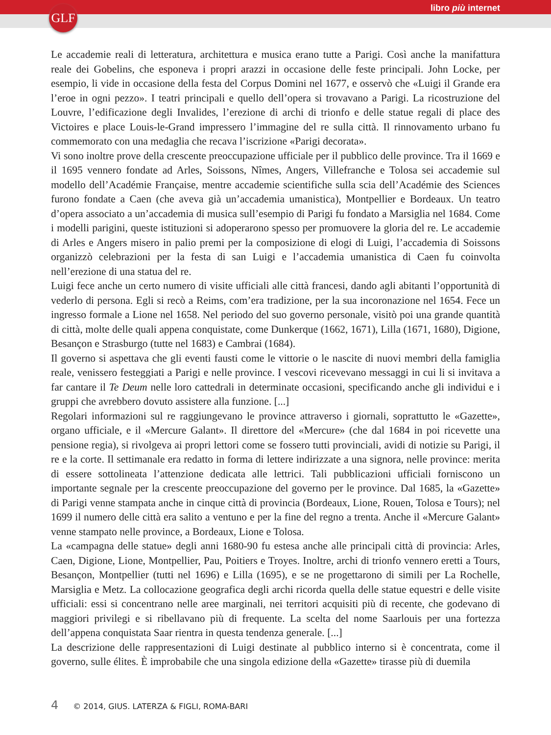GLF libro più internet
Le accademie reali di letteratura, architettura e musica erano tutte a Parigi. Così anche la manifattura reale dei Gobelins, che esponeva i propri arazzi in occasione delle feste principali. John Locke, per esempio, li vide in occasione della festa del Corpus Domini nel 1677, e osservò che «Luigi il Grande era l’eroe in ogni pezzo». I teatri principali e quello dell’opera si trovavano a Parigi. La ricostruzione del Louvre, l’edificazione degli Invalides, l’erezione di archi di trionfo e delle statue regali di place des Victoires e place Louis-le-Grand impressero l’immagine del re sulla città. Il rinnovamento urbano fu commemorato con una medaglia che recava l’iscrizione «Parigi decorata».
Vi sono inoltre prove della crescente preoccupazione ufficiale per il pubblico delle province. Tra il 1669 e il 1695 vennero fondate ad Arles, Soissons, Nîmes, Angers, Villefranche e Tolosa sei accademie sul modello dell’Académie Française, mentre accademie scientifiche sulla scia dell’Académie des Sciences furono fondate a Caen (che aveva già un’accademia umanistica), Montpellier e Bordeaux. Un teatro d’opera associato a un’accademia di musica sull’esempio di Parigi fu fondato a Marsiglia nel 1684. Come i modelli parigini, queste istituzioni si adoperarono spesso per promuovere la gloria del re. Le accademie di Arles e Angers misero in palio premi per la composizione di elogi di Luigi, l’accademia di Soissons organizzò celebrazioni per la festa di san Luigi e l’accademia umanistica di Caen fu coinvolta nell’erezione di una statua del re.
Luigi fece anche un certo numero di visite ufficiali alle città francesi, dando agli abitanti l’opportunità di vederlo di persona. Egli si recò a Reims, com’era tradizione, per la sua incoronazione nel 1654. Fece un ingresso formale a Lione nel 1658. Nel periodo del suo governo personale, visitò poi una grande quantità di città, molte delle quali appena conquistate, come Dunkerque (1662, 1671), Lilla (1671, 1680), Digione, Besançon e Strasburgo (tutte nel 1683) e Cambrai (1684).
Il governo si aspettava che gli eventi fausti come le vittorie o le nascite di nuovi membri della famiglia reale, venissero festeggiati a Parigi e nelle province. I vescovi ricevevano messaggi in cui li si invitava a far cantare il Te Deum nelle loro cattedrali in determinate occasioni, specificando anche gli individui e i gruppi che avrebbero dovuto assistere alla funzione. [...]
Regolari informazioni sul re raggiungevano le province attraverso i giornali, soprattutto le «Gazette», organo ufficiale, e il «Mercure Galant». Il direttore del «Mercure» (che dal 1684 in poi ricevette una pensione regia), si rivolgeva ai propri lettori come se fossero tutti provinciali, avidi di notizie su Parigi, il re e la corte. Il settimanale era redatto in forma di lettere indirizzate a una signora, nelle province: merita di essere sottolineata l’attenzione dedicata alle lettrici. Tali pubblicazioni ufficiali forniscono un importante segnale per la crescente preoccupazione del governo per le province. Dal 1685, la «Gazette» di Parigi venne stampata anche in cinque città di provincia (Bordeaux, Lione, Rouen, Tolosa e Tours); nel 1699 il numero delle città era salito a ventuno e per la fine del regno a trenta. Anche il «Mercure Galant» venne stampato nelle province, a Bordeaux, Lione e Tolosa.
La «campagna delle statue» degli anni 1680-90 fu estesa anche alle principali città di provincia: Arles, Caen, Digione, Lione, Montpellier, Pau, Poitiers e Troyes. Inoltre, archi di trionfo vennero eretti a Tours, Besançon, Montpellier (tutti nel 1696) e Lilla (1695), e se ne progettarono di simili per La Rochelle, Marsiglia e Metz. La collocazione geografica degli archi ricorda quella delle statue equestri e delle visite ufficiali: essi si concentrano nelle aree marginali, nei territori acquisiti più di recente, che godevano di maggiori privilegi e si ribellavano più di frequente. La scelta del nome Saarlouis per una fortezza dell’appena conquistata Saar rientra in questa tendenza generale. [...]
La descrizione delle rappresentazioni di Luigi destinate al pubblico interno si è concentrata, come il governo, sulle élites. È improbabile che una singola edizione della «Gazette» tirasse più di duemila
4 © 2014, GIUS. LATERZA & FIGLI, ROMA-BARI